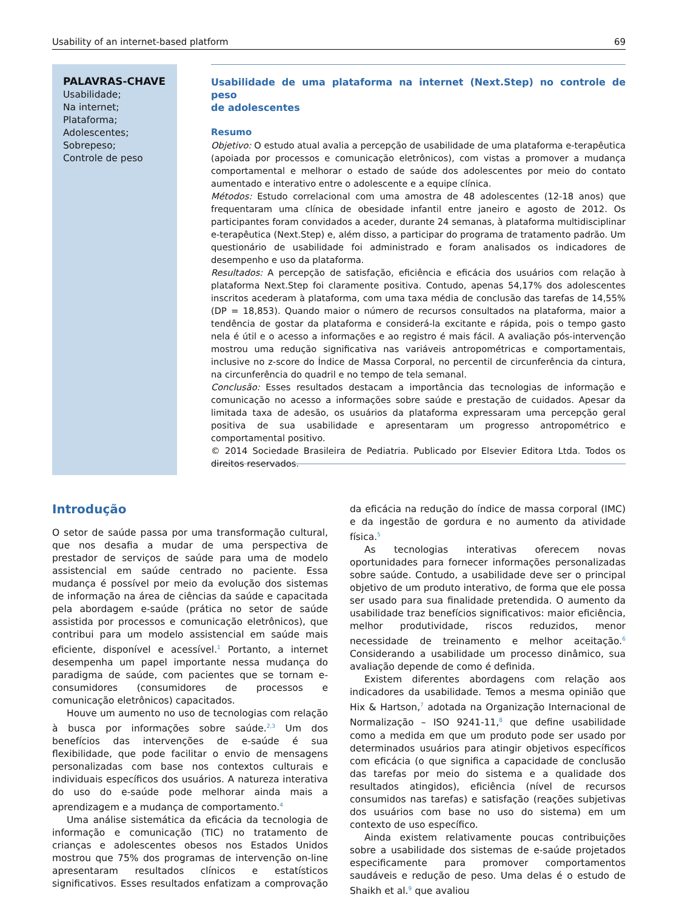Usability of an internet-based platform 69
PALAVRAS-CHAVE
Usabilidade;
Na internet;
Plataforma;
Adolescentes;
Sobrepeso;
Controle de peso
Usabilidade de uma plataforma na internet (Next.Step) no controle de peso
de adolescentes
Resumo
Objetivo: O estudo atual avalia a percepção de usabilidade de uma plataforma e-terapêutica (apoiada por processos e comunicação eletrônicos), com vistas a promover a mudança comportamental e melhorar o estado de saúde dos adolescentes por meio do contato aumentado e interativo entre o adolescente e a equipe clínica.
Métodos: Estudo correlacional com uma amostra de 48 adolescentes (12-18 anos) que frequentaram uma clínica de obesidade infantil entre janeiro e agosto de 2012. Os participantes foram convidados a aceder, durante 24 semanas, à plataforma multidisciplinar e-terapêutica (Next.Step) e, além disso, a participar do programa de tratamento padrão. Um questionário de usabilidade foi administrado e foram analisados os indicadores de desempenho e uso da plataforma.
Resultados: A percepção de satisfação, eficiência e eficácia dos usuários com relação à plataforma Next.Step foi claramente positiva. Contudo, apenas 54,17% dos adolescentes inscritos acederam à plataforma, com uma taxa média de conclusão das tarefas de 14,55% (DP = 18,853). Quando maior o número de recursos consultados na plataforma, maior a tendência de gostar da plataforma e considerá-la excitante e rápida, pois o tempo gasto nela é útil e o acesso a informações e ao registro é mais fácil. A avaliação pós-intervenção mostrou uma redução significativa nas variáveis antropométricas e comportamentais, inclusive no z-score do Índice de Massa Corporal, no percentil de circunferência da cintura, na circunferência do quadril e no tempo de tela semanal.
Conclusão: Esses resultados destacam a importância das tecnologias de informação e comunicação no acesso a informações sobre saúde e prestação de cuidados. Apesar da limitada taxa de adesão, os usuários da plataforma expressaram uma percepção geral positiva de sua usabilidade e apresentaram um progresso antropométrico e comportamental positivo.
© 2014 Sociedade Brasileira de Pediatria. Publicado por Elsevier Editora Ltda. Todos os direitos reservados.
Introdução
O setor de saúde passa por uma transformação cultural, que nos desafia a mudar de uma perspectiva de prestador de serviços de saúde para uma de modelo assistencial em saúde centrado no paciente. Essa mudança é possível por meio da evolução dos sistemas de informação na área de ciências da saúde e capacitada pela abordagem e-saúde (prática no setor de saúde assistida por processos e comunicação eletrônicos), que contribui para um modelo assistencial em saúde mais eficiente, disponível e acessível.<sup>1</sup> Portanto, a internet desempenha um papel importante nessa mudança do paradigma de saúde, com pacientes que se tornam e-consumidores (consumidores de processos e comunicação eletrônicos) capacitados.
Houve um aumento no uso de tecnologias com relação à busca por informações sobre saúde.<sup>2,3</sup> Um dos benefícios das intervenções de e-saúde é sua flexibilidade, que pode facilitar o envio de mensagens personalizadas com base nos contextos culturais e individuais específicos dos usuários. A natureza interativa do uso do e-saúde pode melhorar ainda mais a aprendizagem e a mudança de comportamento.<sup>4</sup>
Uma análise sistemática da eficácia da tecnologia de informação e comunicação (TIC) no tratamento de crianças e adolescentes obesos nos Estados Unidos mostrou que 75% dos programas de intervenção on-line apresentaram resultados clínicos e estatísticos significativos. Esses resultados enfatizam a comprovação da eficácia na redução do índice de massa corporal (IMC) e da ingestão de gordura e no aumento da atividade física.<sup>5</sup>
As tecnologias interativas oferecem novas oportunidades para fornecer informações personalizadas sobre saúde. Contudo, a usabilidade deve ser o principal objetivo de um produto interativo, de forma que ele possa ser usado para sua finalidade pretendida. O aumento da usabilidade traz benefícios significativos: maior eficiência, melhor produtividade, riscos reduzidos, menor necessidade de treinamento e melhor aceitação.<sup>6</sup> Considerando a usabilidade um processo dinâmico, sua avaliação depende de como é definida.
Existem diferentes abordagens com relação aos indicadores da usabilidade. Temos a mesma opinião que Hix & Hartson,<sup>7</sup> adotada na Organização Internacional de Normalização – ISO 9241-11,<sup>8</sup> que define usabilidade como a medida em que um produto pode ser usado por determinados usuários para atingir objetivos específicos com eficácia (o que significa a capacidade de conclusão das tarefas por meio do sistema e a qualidade dos resultados atingidos), eficiência (nível de recursos consumidos nas tarefas) e satisfação (reações subjetivas dos usuários com base no uso do sistema) em um contexto de uso específico.
Ainda existem relativamente poucas contribuições sobre a usabilidade dos sistemas de e-saúde projetados especificamente para promover comportamentos saudáveis e redução de peso. Uma delas é o estudo de Shaikh et al.<sup>9</sup> que avaliou